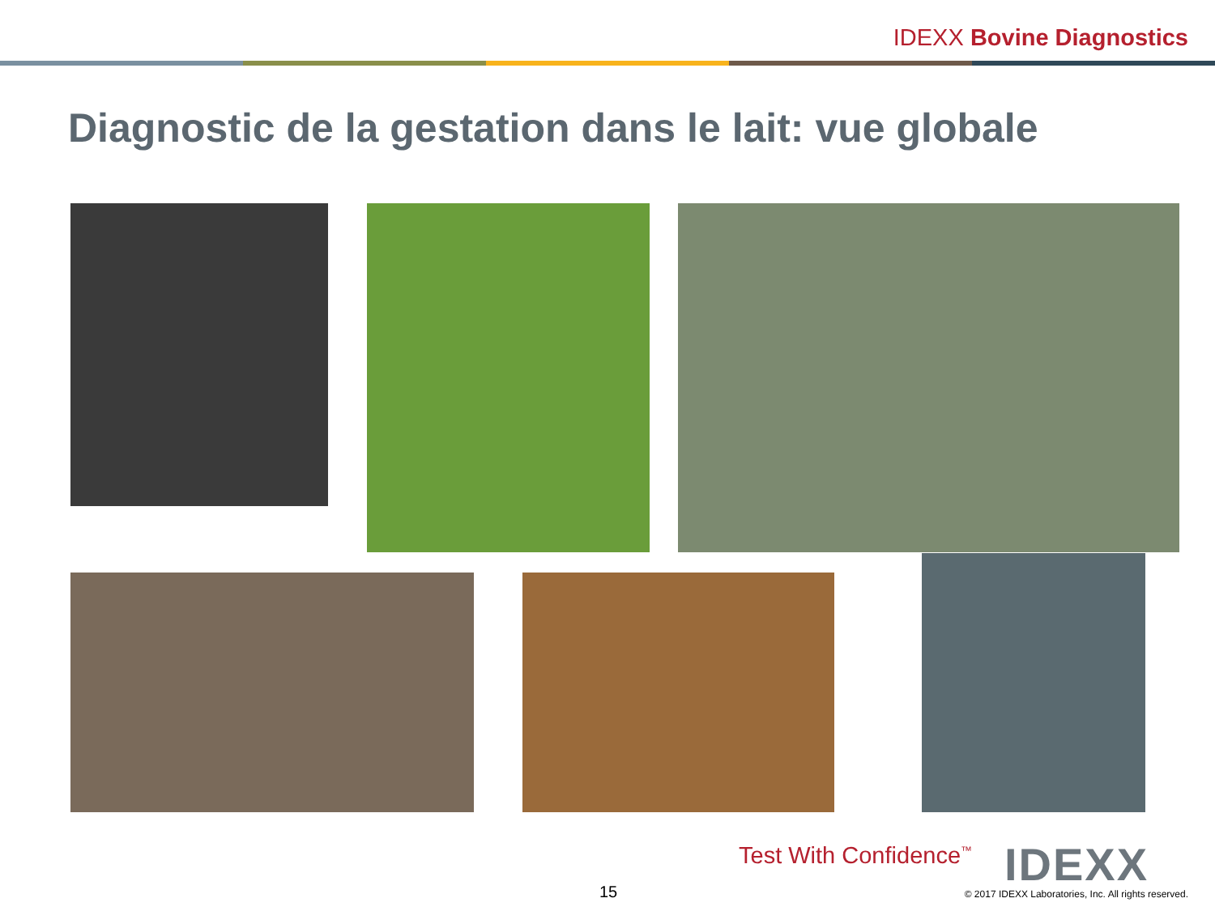IDEXX Bovine Diagnostics
Diagnostic de la gestation dans le lait: vue globale
Test With Confidence<sup>™</sup> IDEXX
15
© 2017 IDEXX Laboratories, Inc. All rights reserved.